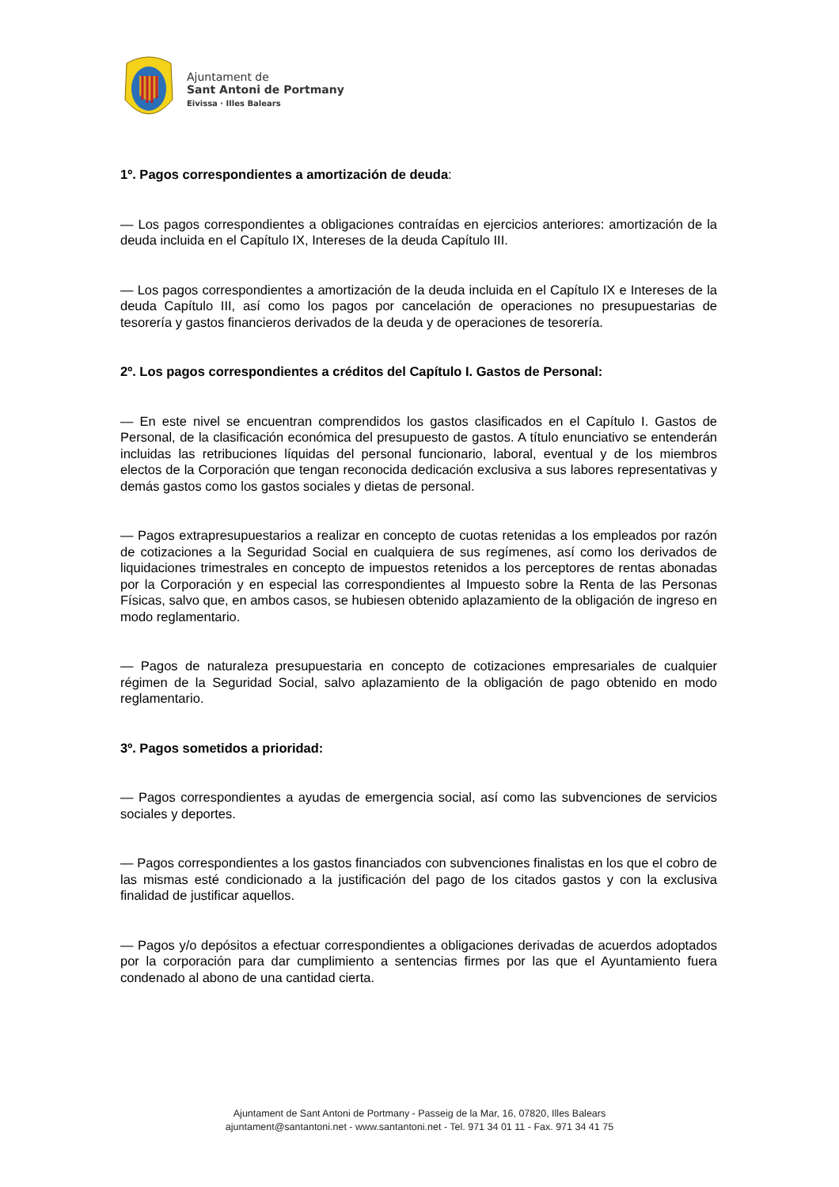Ajuntament de
Sant Antoni de Portmany
Eivissa · Illes Balears
1º. Pagos correspondientes a amortización de deuda:
— Los pagos correspondientes a obligaciones contraídas en ejercicios anteriores: amortización de la deuda incluida en el Capítulo IX, Intereses de la deuda Capítulo III.
— Los pagos correspondientes a amortización de la deuda incluida en el Capítulo IX e Intereses de la deuda Capítulo III, así como los pagos por cancelación de operaciones no presupuestarias de tesorería y gastos financieros derivados de la deuda y de operaciones de tesorería.
2º. Los pagos correspondientes a créditos del Capítulo I. Gastos de Personal:
— En este nivel se encuentran comprendidos los gastos clasificados en el Capítulo I. Gastos de Personal, de la clasificación económica del presupuesto de gastos. A título enunciativo se entenderán incluidas las retribuciones líquidas del personal funcionario, laboral, eventual y de los miembros electos de la Corporación que tengan reconocida dedicación exclusiva a sus labores representativas y demás gastos como los gastos sociales y dietas de personal.
— Pagos extrapresupuestarios a realizar en concepto de cuotas retenidas a los empleados por razón de cotizaciones a la Seguridad Social en cualquiera de sus regímenes, así como los derivados de liquidaciones trimestrales en concepto de impuestos retenidos a los perceptores de rentas abonadas por la Corporación y en especial las correspondientes al Impuesto sobre la Renta de las Personas Físicas, salvo que, en ambos casos, se hubiesen obtenido aplazamiento de la obligación de ingreso en modo reglamentario.
— Pagos de naturaleza presupuestaria en concepto de cotizaciones empresariales de cualquier régimen de la Seguridad Social, salvo aplazamiento de la obligación de pago obtenido en modo reglamentario.
3º. Pagos sometidos a prioridad:
— Pagos correspondientes a ayudas de emergencia social, así como las subvenciones de servicios sociales y deportes.
— Pagos correspondientes a los gastos financiados con subvenciones finalistas en los que el cobro de las mismas esté condicionado a la justificación del pago de los citados gastos y con la exclusiva finalidad de justificar aquellos.
— Pagos y/o depósitos a efectuar correspondientes a obligaciones derivadas de acuerdos adoptados por la corporación para dar cumplimiento a sentencias firmes por las que el Ayuntamiento fuera condenado al abono de una cantidad cierta.
Ajuntament de Sant Antoni de Portmany - Passeig de la Mar, 16, 07820, Illes Balears
ajuntament@santantoni.net - www.santantoni.net - Tel. 971 34 01 11 - Fax. 971 34 41 75